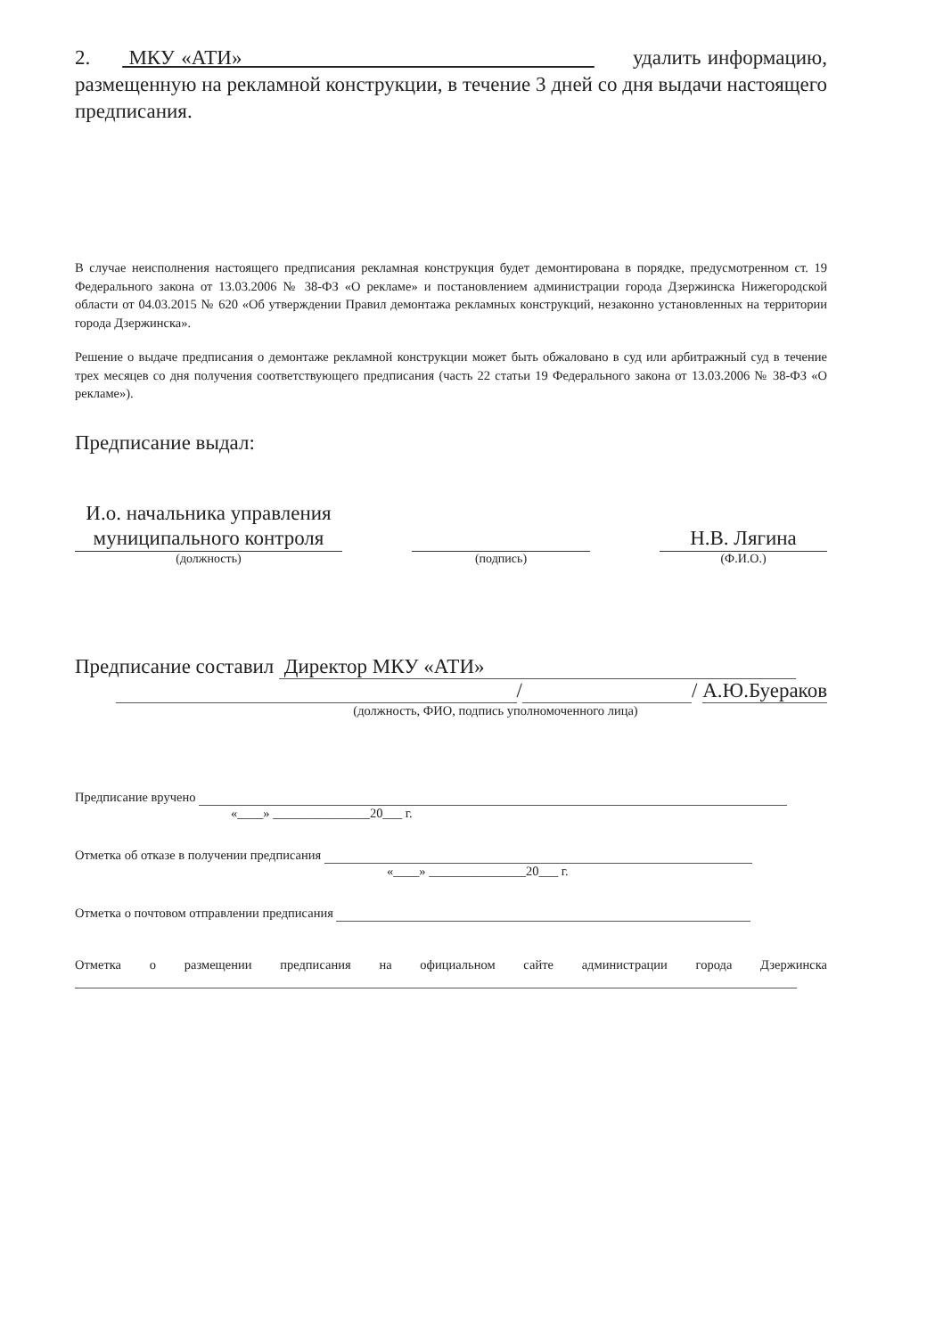2. МКУ «АТИ» удалить информацию, размещенную на рекламной конструкции, в течение 3 дней со дня выдачи настоящего предписания.
В случае неисполнения настоящего предписания рекламная конструкция будет демонтирована в порядке, предусмотренном ст. 19 Федерального закона от 13.03.2006 № 38-ФЗ «О рекламе» и постановлением администрации города Дзержинска Нижегородской области от 04.03.2015 № 620 «Об утверждении Правил демонтажа рекламных конструкций, незаконно установленных на территории города Дзержинска».
Решение о выдаче предписания о демонтаже рекламной конструкции может быть обжаловано в суд или арбитражный суд в течение трех месяцев со дня получения соответствующего предписания (часть 22 статьи 19 Федерального закона от 13.03.2006 № 38-ФЗ «О рекламе»).
Предписание выдал:
И.о. начальника управления муниципального контроля
(должность)
(подпись)
Н.В. Лягина
(Ф.И.О.)
Предписание составил Директор МКУ «АТИ»
/ / А.Ю.Буераков
(должность, ФИО, подпись уполномоченного лица)
Предписание вручено
«____» _______________20___ г.
Отметка об отказе в получении предписания
«____» _______________20___ г.
Отметка о почтовом отправлении предписания
Отметка о размещении предписания на официальном сайте администрации города Дзержинска